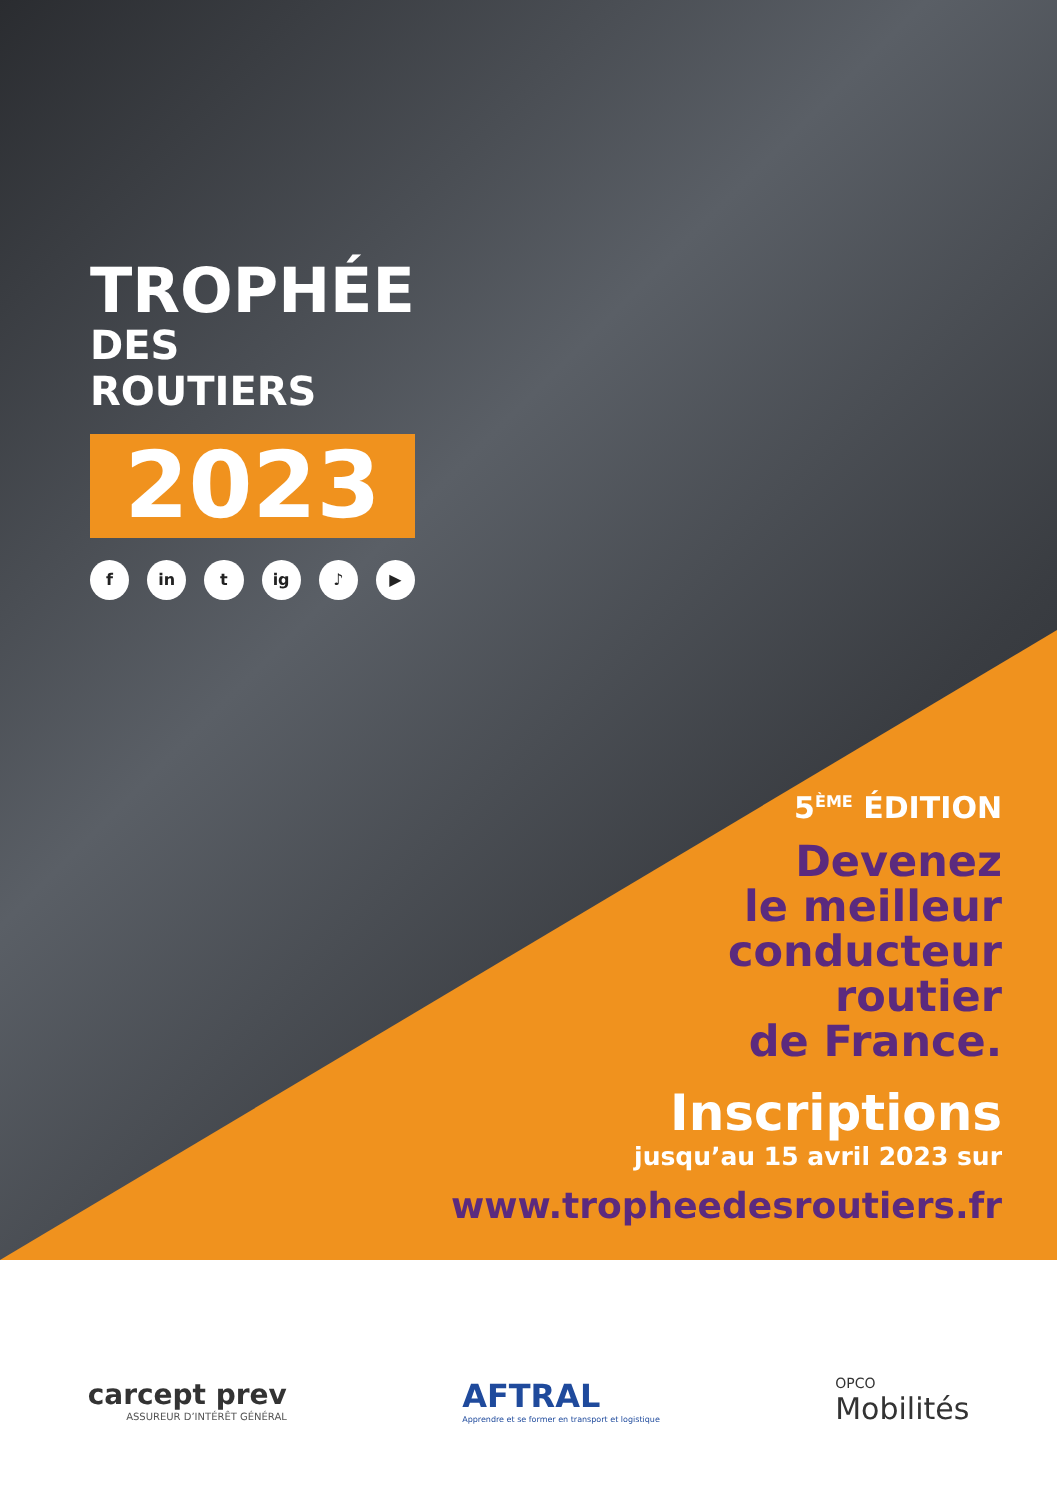TROPHÉE
DES ROUTIERS
2023
fin t ig ♪ ▶
5<sup>ÈME</sup> ÉDITION
Devenez
le meilleur
conducteur
routier
de France.
Inscriptions
jusqu’au 15 avril 2023 sur
www.tropheedesroutiers.fr
carcept prev
ASSUREUR D’INTÉRÊT GÉNÉRAL
AFTRAL
Apprendre et se former en transport et logistique
OPCO
Mobilités